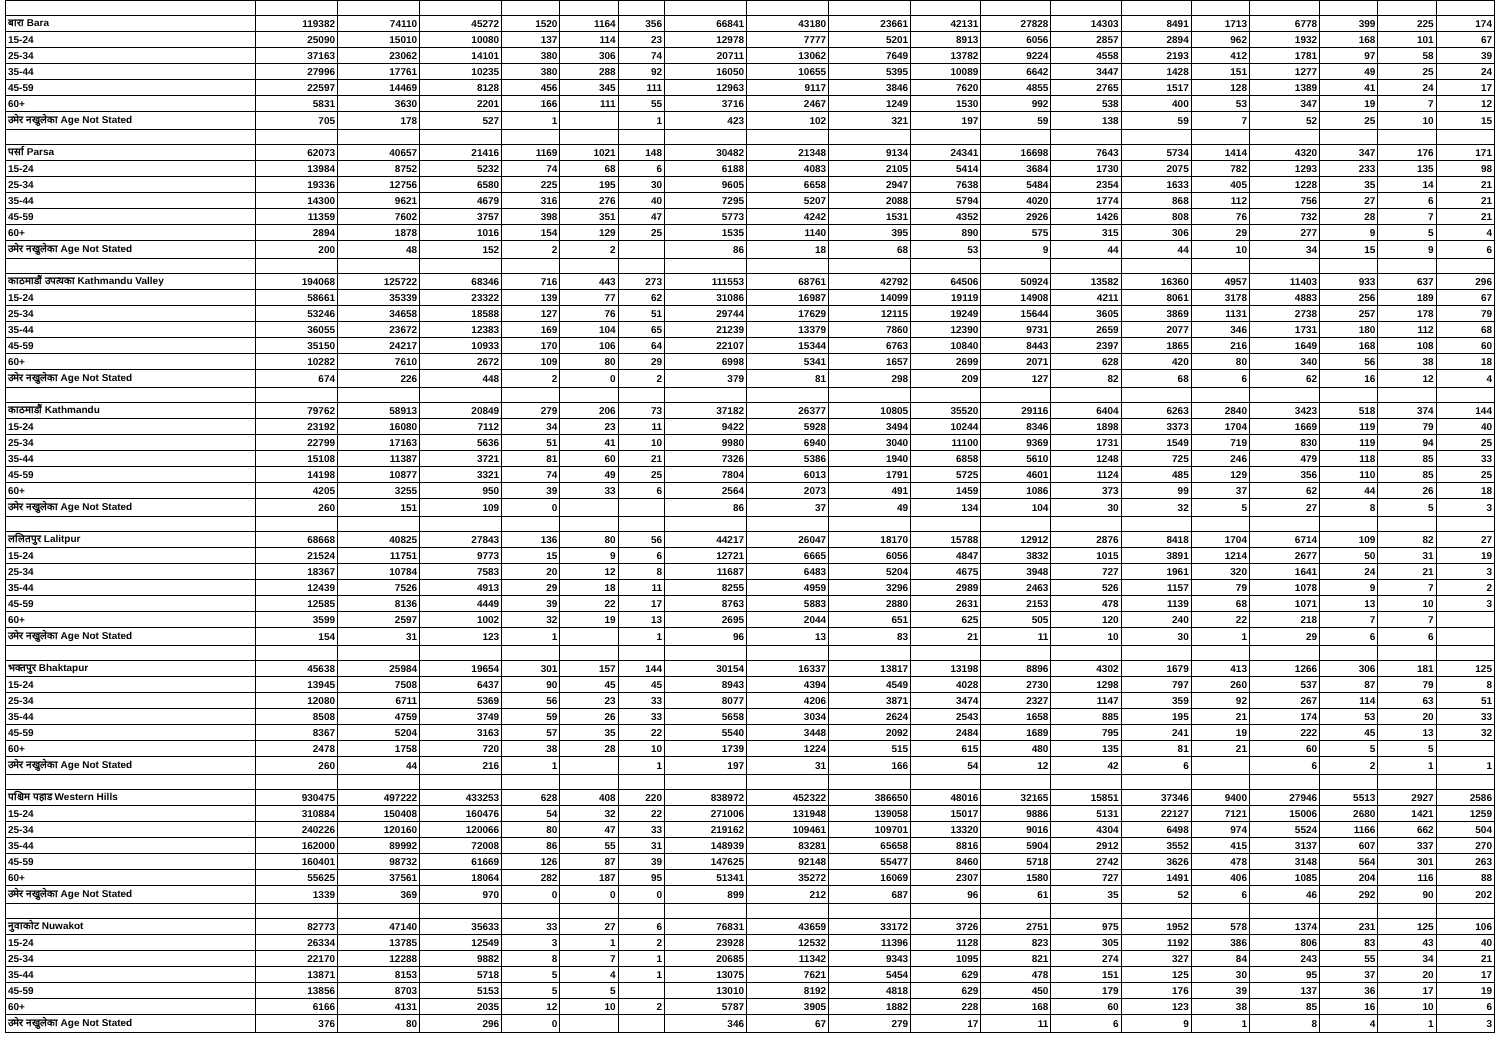| बारा Bara | 119382 | 74110 | 45272 | 1520 | 1164 | 356 | 66841 | 43180 | 23661 | 42131 | 27828 | 14303 | 8491 | 1713 | 6778 | 399 | 225 | 174 |
| 15-24 | 25090 | 15010 | 10080 | 137 | 114 | 23 | 12978 | 7777 | 5201 | 8913 | 6056 | 2857 | 2894 | 962 | 1932 | 168 | 101 | 67 |
| 25-34 | 37163 | 23062 | 14101 | 380 | 306 | 74 | 20711 | 13062 | 7649 | 13782 | 9224 | 4558 | 2193 | 412 | 1781 | 97 | 58 | 39 |
| 35-44 | 27996 | 17761 | 10235 | 380 | 288 | 92 | 16050 | 10655 | 5395 | 10089 | 6642 | 3447 | 1428 | 151 | 1277 | 49 | 25 | 24 |
| 45-59 | 22597 | 14469 | 8128 | 456 | 345 | 111 | 12963 | 9117 | 3846 | 7620 | 4855 | 2765 | 1517 | 128 | 1389 | 41 | 24 | 17 |
| 60+ | 5831 | 3630 | 2201 | 166 | 111 | 55 | 3716 | 2467 | 1249 | 1530 | 992 | 538 | 400 | 53 | 347 | 19 | 7 | 12 |
| उमेर नखुलेका Age Not Stated | 705 | 178 | 527 | 1 | | 1 | 423 | 102 | 321 | 197 | 59 | 138 | 59 | 7 | 52 | 25 | 10 | 15 |
| पर्सा Parsa | 62073 | 40657 | 21416 | 1169 | 1021 | 148 | 30482 | 21348 | 9134 | 24341 | 16698 | 7643 | 5734 | 1414 | 4320 | 347 | 176 | 171 |
| 15-24 | 13984 | 8752 | 5232 | 74 | 68 | 6 | 6188 | 4083 | 2105 | 5414 | 3684 | 1730 | 2075 | 782 | 1293 | 233 | 135 | 98 |
| 25-34 | 19336 | 12756 | 6580 | 225 | 195 | 30 | 9605 | 6658 | 2947 | 7638 | 5484 | 2354 | 1633 | 405 | 1228 | 35 | 14 | 21 |
| 35-44 | 14300 | 9621 | 4679 | 316 | 276 | 40 | 7295 | 5207 | 2088 | 5794 | 4020 | 1774 | 868 | 112 | 756 | 27 | 6 | 21 |
| 45-59 | 11359 | 7602 | 3757 | 398 | 351 | 47 | 5773 | 4242 | 1531 | 4352 | 2926 | 1426 | 808 | 76 | 732 | 28 | 7 | 21 |
| 60+ | 2894 | 1878 | 1016 | 154 | 129 | 25 | 1535 | 1140 | 395 | 890 | 575 | 315 | 306 | 29 | 277 | 9 | 5 | 4 |
| उमेर नखुलेका Age Not Stated | 200 | 48 | 152 | 2 | 2 | | 86 | 18 | 68 | 53 | 9 | 44 | 44 | 10 | 34 | 15 | 9 | 6 |
| काठमाडौं उपत्यका Kathmandu Valley | 194068 | 125722 | 68346 | 716 | 443 | 273 | 111553 | 68761 | 42792 | 64506 | 50924 | 13582 | 16360 | 4957 | 11403 | 933 | 637 | 296 |
| 15-24 | 58661 | 35339 | 23322 | 139 | 77 | 62 | 31086 | 16987 | 14099 | 19119 | 14908 | 4211 | 8061 | 3178 | 4883 | 256 | 189 | 67 |
| 25-34 | 53246 | 34658 | 18588 | 127 | 76 | 51 | 29744 | 17629 | 12115 | 19249 | 15644 | 3605 | 3869 | 1131 | 2738 | 257 | 178 | 79 |
| 35-44 | 36055 | 23672 | 12383 | 169 | 104 | 65 | 21239 | 13379 | 7860 | 12390 | 9731 | 2659 | 2077 | 346 | 1731 | 180 | 112 | 68 |
| 45-59 | 35150 | 24217 | 10933 | 170 | 106 | 64 | 22107 | 15344 | 6763 | 10840 | 8443 | 2397 | 1865 | 216 | 1649 | 168 | 108 | 60 |
| 60+ | 10282 | 7610 | 2672 | 109 | 80 | 29 | 6998 | 5341 | 1657 | 2699 | 2071 | 628 | 420 | 80 | 340 | 56 | 38 | 18 |
| उमेर नखुलेका Age Not Stated | 674 | 226 | 448 | 2 | 0 | 2 | 379 | 81 | 298 | 209 | 127 | 82 | 68 | 6 | 62 | 16 | 12 | 4 |
| काठमाडौं Kathmandu | 79762 | 58913 | 20849 | 279 | 206 | 73 | 37182 | 26377 | 10805 | 35520 | 29116 | 6404 | 6263 | 2840 | 3423 | 518 | 374 | 144 |
| 15-24 | 23192 | 16080 | 7112 | 34 | 23 | 11 | 9422 | 5928 | 3494 | 10244 | 8346 | 1898 | 3373 | 1704 | 1669 | 119 | 79 | 40 |
| 25-34 | 22799 | 17163 | 5636 | 51 | 41 | 10 | 9980 | 6940 | 3040 | 11100 | 9369 | 1731 | 1549 | 719 | 830 | 119 | 94 | 25 |
| 35-44 | 15108 | 11387 | 3721 | 81 | 60 | 21 | 7326 | 5386 | 1940 | 6858 | 5610 | 1248 | 725 | 246 | 479 | 118 | 85 | 33 |
| 45-59 | 14198 | 10877 | 3321 | 74 | 49 | 25 | 7804 | 6013 | 1791 | 5725 | 4601 | 1124 | 485 | 129 | 356 | 110 | 85 | 25 |
| 60+ | 4205 | 3255 | 950 | 39 | 33 | 6 | 2564 | 2073 | 491 | 1459 | 1086 | 373 | 99 | 37 | 62 | 44 | 26 | 18 |
| उमेर नखुलेका Age Not Stated | 260 | 151 | 109 | 0 | | | 86 | 37 | 49 | 134 | 104 | 30 | 32 | 5 | 27 | 8 | 5 | 3 |
| ललितपुर Lalitpur | 68668 | 40825 | 27843 | 136 | 80 | 56 | 44217 | 26047 | 18170 | 15788 | 12912 | 2876 | 8418 | 1704 | 6714 | 109 | 82 | 27 |
| 15-24 | 21524 | 11751 | 9773 | 15 | 9 | 6 | 12721 | 6665 | 6056 | 4847 | 3832 | 1015 | 3891 | 1214 | 2677 | 50 | 31 | 19 |
| 25-34 | 18367 | 10784 | 7583 | 20 | 12 | 8 | 11687 | 6483 | 5204 | 4675 | 3948 | 727 | 1961 | 320 | 1641 | 24 | 21 | 3 |
| 35-44 | 12439 | 7526 | 4913 | 29 | 18 | 11 | 8255 | 4959 | 3296 | 2989 | 2463 | 526 | 1157 | 79 | 1078 | 9 | 7 | 2 |
| 45-59 | 12585 | 8136 | 4449 | 39 | 22 | 17 | 8763 | 5883 | 2880 | 2631 | 2153 | 478 | 1139 | 68 | 1071 | 13 | 10 | 3 |
| 60+ | 3599 | 2597 | 1002 | 32 | 19 | 13 | 2695 | 2044 | 651 | 625 | 505 | 120 | 240 | 22 | 218 | 7 | 7 | |
| उमेर नखुलेका Age Not Stated | 154 | 31 | 123 | 1 | | 1 | 96 | 13 | 83 | 21 | 11 | 10 | 30 | 1 | 29 | 6 | 6 | |
| भक्तपुर Bhaktapur | 45638 | 25984 | 19654 | 301 | 157 | 144 | 30154 | 16337 | 13817 | 13198 | 8896 | 4302 | 1679 | 413 | 1266 | 306 | 181 | 125 |
| 15-24 | 13945 | 7508 | 6437 | 90 | 45 | 45 | 8943 | 4394 | 4549 | 4028 | 2730 | 1298 | 797 | 260 | 537 | 87 | 79 | 8 |
| 25-34 | 12080 | 6711 | 5369 | 56 | 23 | 33 | 8077 | 4206 | 3871 | 3474 | 2327 | 1147 | 359 | 92 | 267 | 114 | 63 | 51 |
| 35-44 | 8508 | 4759 | 3749 | 59 | 26 | 33 | 5658 | 3034 | 2624 | 2543 | 1658 | 885 | 195 | 21 | 174 | 53 | 20 | 33 |
| 45-59 | 8367 | 5204 | 3163 | 57 | 35 | 22 | 5540 | 3448 | 2092 | 2484 | 1689 | 795 | 241 | 19 | 222 | 45 | 13 | 32 |
| 60+ | 2478 | 1758 | 720 | 38 | 28 | 10 | 1739 | 1224 | 515 | 615 | 480 | 135 | 81 | 21 | 60 | 5 | 5 | |
| उमेर नखुलेका Age Not Stated | 260 | 44 | 216 | 1 | | 1 | 197 | 31 | 166 | 54 | 12 | 42 | 6 | | 6 | 2 | 1 | 1 |
| पश्चिम पहाड Western Hills | 930475 | 497222 | 433253 | 628 | 408 | 220 | 838972 | 452322 | 386650 | 48016 | 32165 | 15851 | 37346 | 9400 | 27946 | 5513 | 2927 | 2586 |
| 15-24 | 310884 | 150408 | 160476 | 54 | 32 | 22 | 271006 | 131948 | 139058 | 15017 | 9886 | 5131 | 22127 | 7121 | 15006 | 2680 | 1421 | 1259 |
| 25-34 | 240226 | 120160 | 120066 | 80 | 47 | 33 | 219162 | 109461 | 109701 | 13320 | 9016 | 4304 | 6498 | 974 | 5524 | 1166 | 662 | 504 |
| 35-44 | 162000 | 89992 | 72008 | 86 | 55 | 31 | 148939 | 83281 | 65658 | 8816 | 5904 | 2912 | 3552 | 415 | 3137 | 607 | 337 | 270 |
| 45-59 | 160401 | 98732 | 61669 | 126 | 87 | 39 | 147625 | 92148 | 55477 | 8460 | 5718 | 2742 | 3626 | 478 | 3148 | 564 | 301 | 263 |
| 60+ | 55625 | 37561 | 18064 | 282 | 187 | 95 | 51341 | 35272 | 16069 | 2307 | 1580 | 727 | 1491 | 406 | 1085 | 204 | 116 | 88 |
| उमेर नखुलेका Age Not Stated | 1339 | 369 | 970 | 0 | 0 | 0 | 899 | 212 | 687 | 96 | 61 | 35 | 52 | 6 | 46 | 292 | 90 | 202 |
| नुवाकोट Nuwakot | 82773 | 47140 | 35633 | 33 | 27 | 6 | 76831 | 43659 | 33172 | 3726 | 2751 | 975 | 1952 | 578 | 1374 | 231 | 125 | 106 |
| 15-24 | 26334 | 13785 | 12549 | 3 | 1 | 2 | 23928 | 12532 | 11396 | 1128 | 823 | 305 | 1192 | 386 | 806 | 83 | 43 | 40 |
| 25-34 | 22170 | 12288 | 9882 | 8 | 7 | 1 | 20685 | 11342 | 9343 | 1095 | 821 | 274 | 327 | 84 | 243 | 55 | 34 | 21 |
| 35-44 | 13871 | 8153 | 5718 | 5 | 4 | 1 | 13075 | 7621 | 5454 | 629 | 478 | 151 | 125 | 30 | 95 | 37 | 20 | 17 |
| 45-59 | 13856 | 8703 | 5153 | 5 | 5 | | 13010 | 8192 | 4818 | 629 | 450 | 179 | 176 | 39 | 137 | 36 | 17 | 19 |
| 60+ | 6166 | 4131 | 2035 | 12 | 10 | 2 | 5787 | 3905 | 1882 | 228 | 168 | 60 | 123 | 38 | 85 | 16 | 10 | 6 |
| उमेर नखुलेका Age Not Stated | 376 | 80 | 296 | 0 | | | 346 | 67 | 279 | 17 | 11 | 6 | 9 | 1 | 8 | 4 | 1 | 3 |